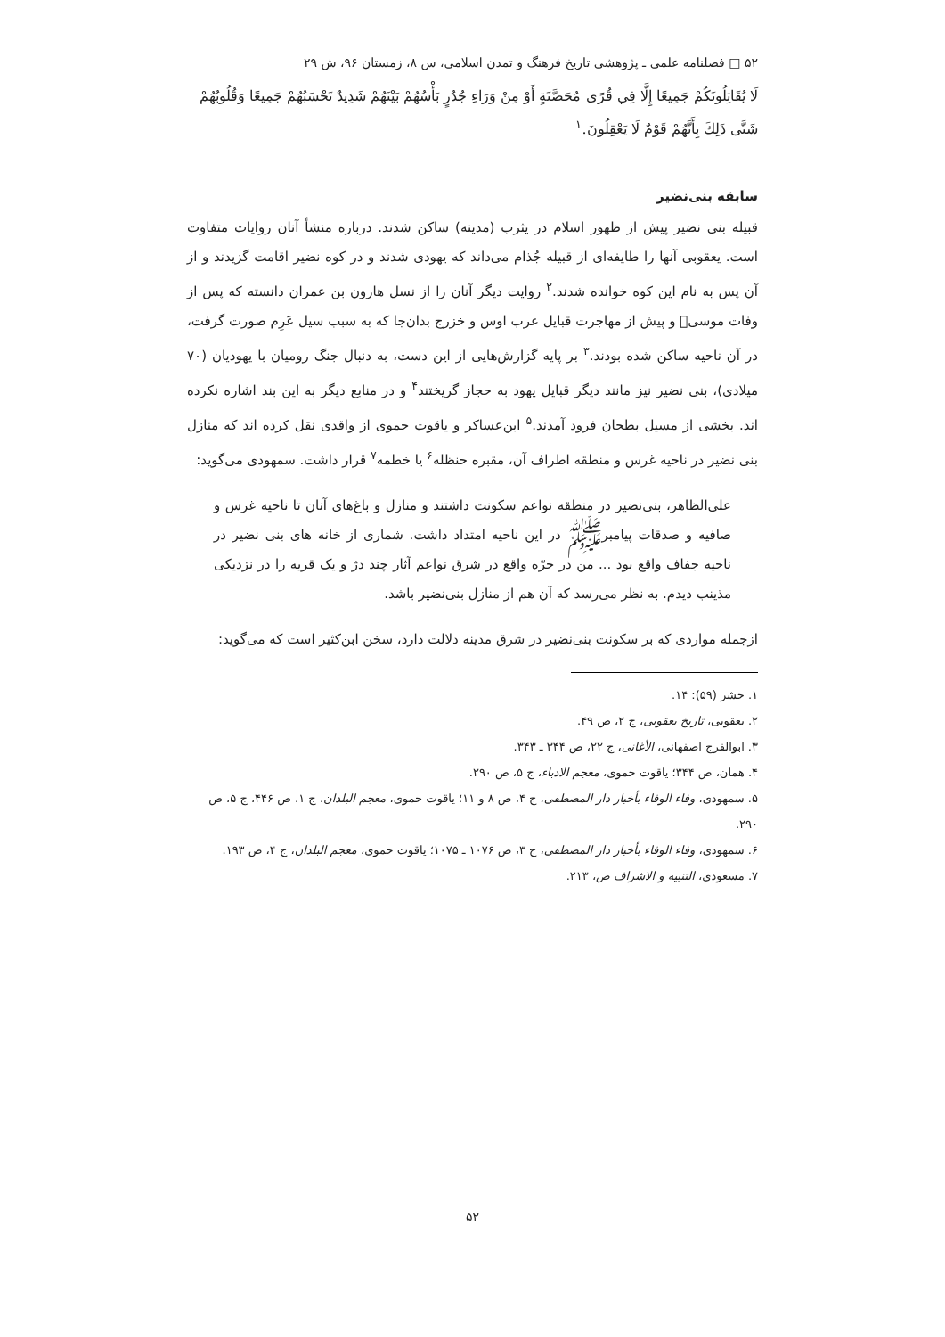۵۲ □ فصلنامه علمی ـ پژوهشی تاریخ فرهنگ و تمدن اسلامی، س ۸، زمستان ۹۶، ش ۲۹
لَا يُقَاتِلُونَكُمْ جَمِيعًا إِلَّا فِي قُرًى مُحَصَّنَةٍ أَوْ مِنْ وَرَاءِ جُدُرٍ بَأْسُهُمْ بَيْنَهُمْ شَدِيدٌ تَحْسَبُهُمْ جَمِيعًا وَقُلُوبُهُمْ شَتَّى ذَلِكَ بِأَنَّهُمْ قَوْمٌ لَا يَعْقِلُونَ.<sup>۱</sup>
سابقه بنی‌نضیر
قبیله بنی نضیر پیش از ظهور اسلام در یثرب (مدینه) ساکن شدند. درباره منشأ آنان روایات متفاوت است. یعقوبی آنها را طایفه‌ای از قبیله جُذام می‌داند که یهودی شدند و در کوه نضیر اقامت گزیدند و از آن پس به نام این کوه خوانده شدند.<sup>۲</sup> روایت دیگر آنان را از نسل هارون بن عمران دانسته که پس از وفات موسی﷣ و پیش از مهاجرت قبایل عرب اوس و خزرج بدان‌جا که به سبب سیل عَرِم صورت گرفت، در آن ناحیه ساکن شده بودند.<sup>۳</sup> بر پایه گزارش‌هایی از این دست، به دنبال جنگ رومیان با یهودیان (۷۰ میلادی)، بنی نضیر نیز مانند دیگر قبایل یهود به حجاز گریختند<sup>۴</sup> و در منابع دیگر به این بند اشاره نکرده اند. بخشی از مسیل بطحان فرود آمدند.<sup>۵</sup> ابن‌عساکر و یاقوت حموی از واقدی نقل کرده اند که منازل بنی نضیر در ناحیه غرس و منطقه اطراف آن، مقبره حنظله<sup>۶</sup> یا خطمه<sup>۷</sup> قرار داشت. سمهودی می‌گوید:
علی‌الظاهر، بنی‌نضیر در منطقه نواعم سکونت داشتند و منازل و باغ‌های آنان تا ناحیه غرس و صافیه و صدقات پیامبرﷺ در این ناحیه امتداد داشت. شماری از خانه های بنی نضیر در ناحیه جفاف واقع بود ... من در حرّه واقع در شرق نواعم آثار چند دژ و یک قریه را در نزدیکی مذینب دیدم. به نظر می‌رسد که آن هم از منازل بنی‌نضیر باشد.
ازجمله مواردی که بر سکونت بنی‌نضیر در شرق مدینه دلالت دارد، سخن ابن‌کثیر است که می‌گوید:
۱. حشر (۵۹): ۱۴.
۲. یعقوبی، تاریخ یعقوبی، ج ۲، ص ۴۹.
۳. ابوالفرج اصفهانی، الأغانی، ج ۲۲، ص ۳۴۴ ـ ۳۴۳.
۴. همان، ص ۳۴۴؛ یاقوت حموی، معجم الادباء، ج ۵، ص ۲۹۰.
۵. سمهودی، وفاء الوفاء بأخبار دار المصطفی، ج ۴، ص ۸ و ۱۱؛ یاقوت حموی، معجم البلدان، ج ۱، ص ۴۴۶، ج ۵، ص ۲۹۰.
۶. سمهودی، وفاء الوفاء بأخبار دار المصطفی، ج ۳، ص ۱۰۷۶ ـ ۱۰۷۵؛ یاقوت حموی، معجم البلدان، ج ۴، ص ۱۹۳.
۷. مسعودی، التنبیه و الاشراف ص، ۲۱۳.
۵۲